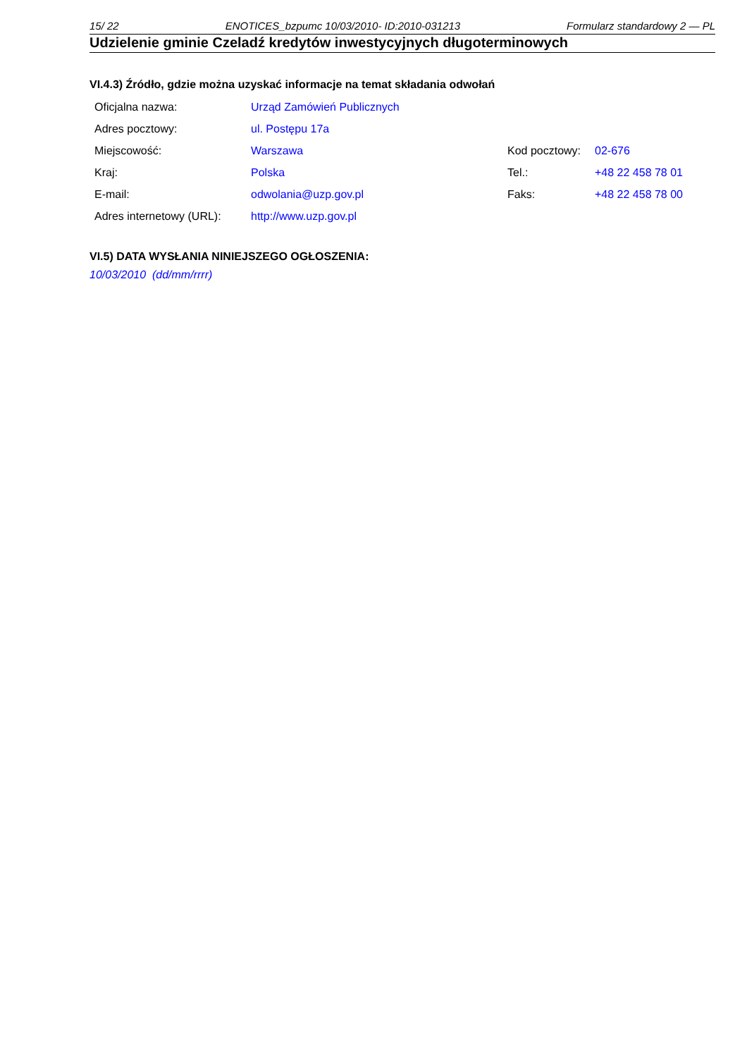15/ 22 ENOTICES_bzpumc 10/03/2010- ID:2010-031213 Formularz standardowy 2 — PL
Udzielenie gminie Czeladź kredytów inwestycyjnych długoterminowych
VI.4.3) Źródło, gdzie można uzyskać informacje na temat składania odwołań
| Oficjalna nazwa: | Urząd Zamówień Publicznych | | |
| Adres pocztowy: | ul. Postępu 17a | | |
| Miejscowość: | Warszawa | Kod pocztowy: | 02-676 |
| Kraj: | Polska | Tel.: | +48 22 458 78 01 |
| E-mail: | odwolania@uzp.gov.pl | Faks: | +48 22 458 78 00 |
| Adres internetowy (URL): | http://www.uzp.gov.pl | | |
VI.5) DATA WYSŁANIA NINIEJSZEGO OGŁOSZENIA:
10/03/2010 (dd/mm/rrrr)